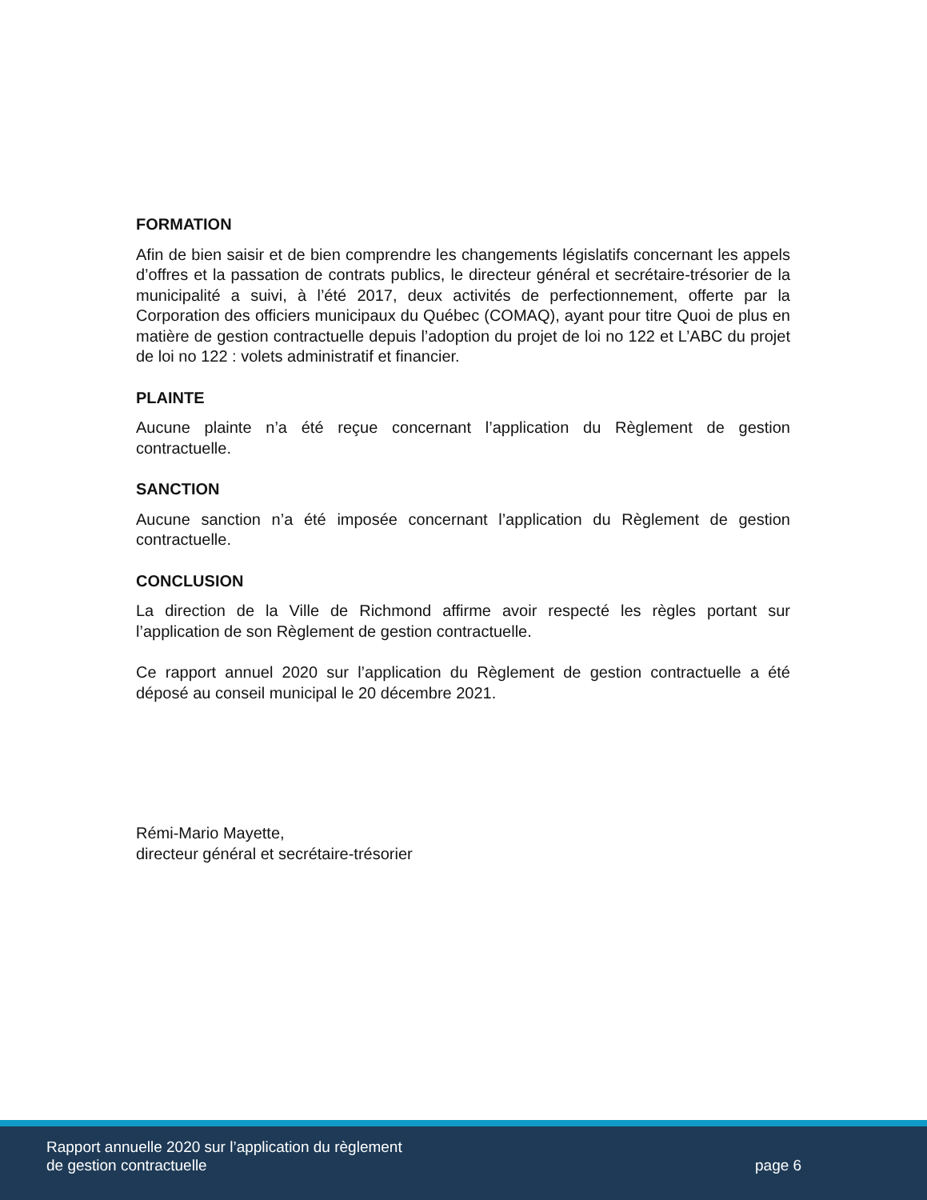FORMATION
Afin de bien saisir et de bien comprendre les changements législatifs concernant les appels d’offres et la passation de contrats publics, le directeur général et secrétaire-trésorier de la municipalité a suivi, à l’été 2017, deux activités de perfectionnement, offerte par la Corporation des officiers municipaux du Québec (COMAQ), ayant pour titre Quoi de plus en matière de gestion contractuelle depuis l’adoption du projet de loi no 122 et L’ABC du projet de loi no 122 : volets administratif et financier.
PLAINTE
Aucune plainte n’a été reçue concernant l’application du Règlement de gestion contractuelle.
SANCTION
Aucune sanction n’a été imposée concernant l’application du Règlement de gestion contractuelle.
CONCLUSION
La direction de la Ville de Richmond affirme avoir respecté les règles portant sur l’application de son Règlement de gestion contractuelle.
Ce rapport annuel 2020 sur l’application du Règlement de gestion contractuelle a été déposé au conseil municipal le 20 décembre 2021.
Rémi-Mario Mayette,
directeur général et secrétaire-trésorier
Rapport annuelle 2020 sur l’application du règlement
de gestion contractuelle
page 6